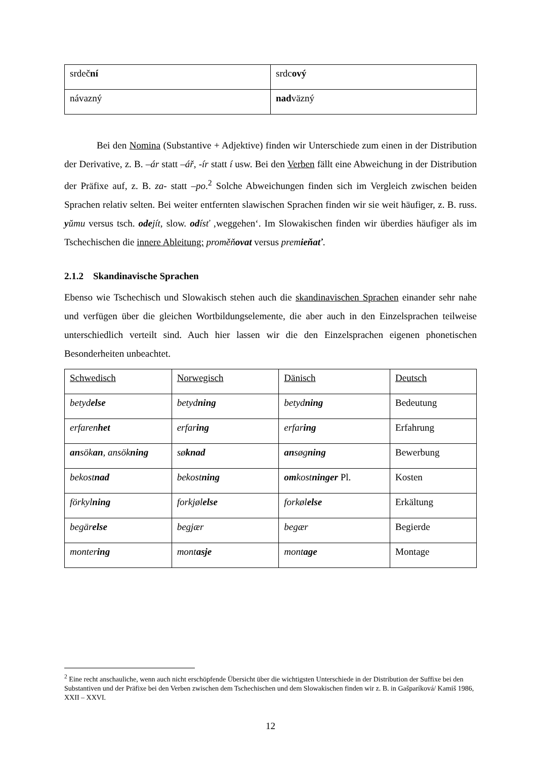| srdeč ní | srdc ový |
| ná vazný | nad väzný |
Bei den Nomina (Substantive + Adjektive) finden wir Unterschiede zum einen in der Distribution der Derivative, z. B. –ár statt –ář, -ír statt í usw. Bei den Verben fällt eine Abweichung in der Distribution der Präfixe auf, z. B. za- statt –po.<sup>2</sup> Solche Abweichungen finden sich im Vergleich zwischen beiden Sprachen relativ selten. Bei weiter entfernten slawischen Sprachen finden wir sie weit häufiger, z. B. russ. yŭmu versus tsch. ode jít, slow. od ísť ‚weggehen‘. Im Slowakischen finden wir überdies häufiger als im Tschechischen die innere Ableitung: proměňovat versus premieňať.
2.1.2 Skandinavische Sprachen
Ebenso wie Tschechisch und Slowakisch stehen auch die skandinavischen Sprachen einander sehr nahe und verfügen über die gleichen Wortbildungselemente, die aber auch in den Einzelsprachen teilweise unterschiedlich verteilt sind. Auch hier lassen wir die den Einzelsprachen eigenen phonetischen Besonderheiten unbeachtet.
| Schwedisch | Norwegisch | Dänisch | Deutsch |
| betyd else | betyd ning | betyd ning | Bedeutung |
| erfaren het | erfar ing | erfar ing | Erfahrung |
| an sök an , ansök ning | sø knad | an søg ning | Bewerbung |
| bekost nad | bekost ning | om kost ninger Pl. | Kosten |
| förkyl ning | forkjøl else | forkøl else | Erkältung |
| begär else | begjær | begær | Begierde |
| monter ing | mont asje | mont age | Montage |
<sup>2</sup> Eine recht anschauliche, wenn auch nicht erschöpfende Übersicht über die wichtigsten Unterschiede in der Distribution der Suffixe bei den Substantiven und der Präfixe bei den Verben zwischen dem Tschechischen und dem Slowakischen finden wir z. B. in Gašparíková/ Kamiš 1986, XXII – XXVI.
12